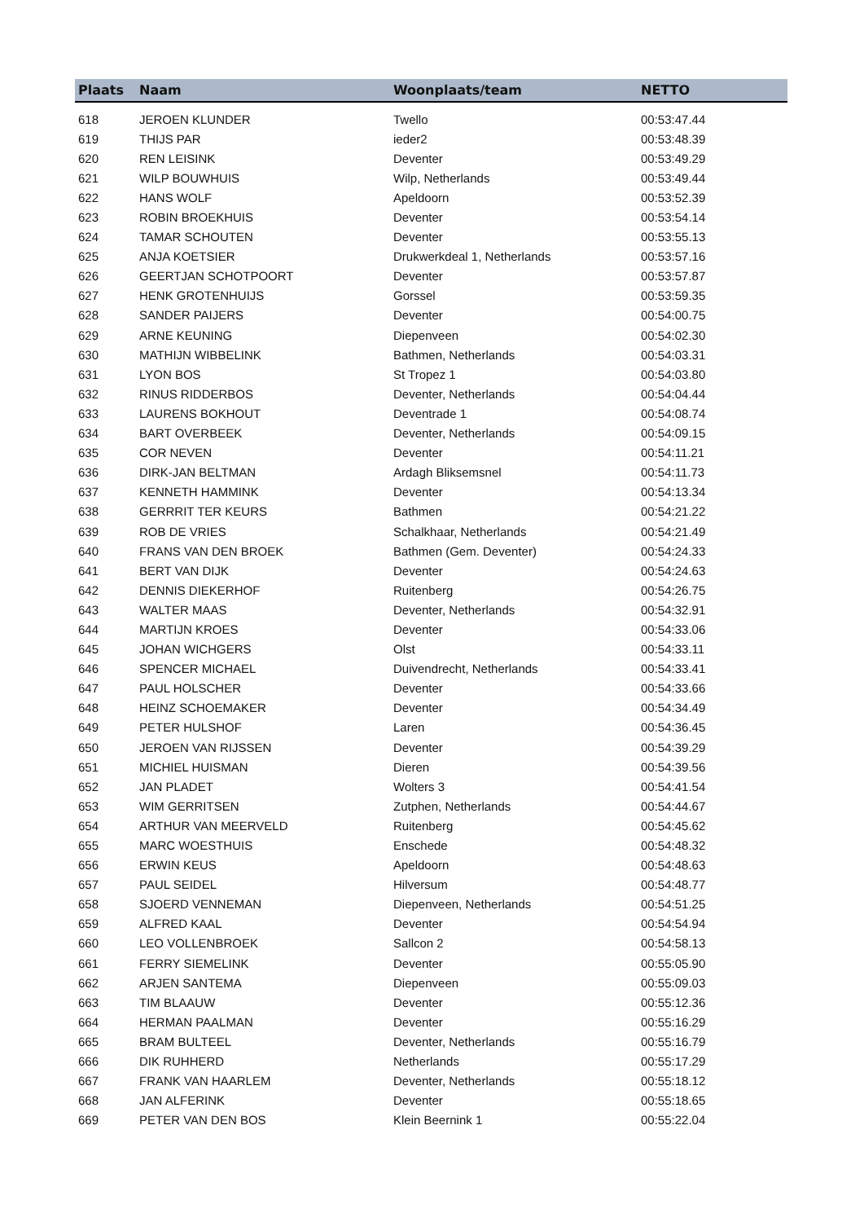| Plaats | Naam | Woonplaats/team | NETTO |
| --- | --- | --- | --- |
| 618 | JEROEN KLUNDER | Twello | 00:53:47.44 |
| 619 | THIJS PAR | ieder2 | 00:53:48.39 |
| 620 | REN LEISINK | Deventer | 00:53:49.29 |
| 621 | WILP BOUWHUIS | Wilp, Netherlands | 00:53:49.44 |
| 622 | HANS WOLF | Apeldoorn | 00:53:52.39 |
| 623 | ROBIN BROEKHUIS | Deventer | 00:53:54.14 |
| 624 | TAMAR SCHOUTEN | Deventer | 00:53:55.13 |
| 625 | ANJA KOETSIER | Drukwerkdeal 1, Netherlands | 00:53:57.16 |
| 626 | GEERTJAN SCHOTPOORT | Deventer | 00:53:57.87 |
| 627 | HENK GROTENHUIJS | Gorssel | 00:53:59.35 |
| 628 | SANDER PAIJERS | Deventer | 00:54:00.75 |
| 629 | ARNE KEUNING | Diepenveen | 00:54:02.30 |
| 630 | MATHIJN WIBBELINK | Bathmen, Netherlands | 00:54:03.31 |
| 631 | LYON BOS | St Tropez 1 | 00:54:03.80 |
| 632 | RINUS RIDDERBOS | Deventer, Netherlands | 00:54:04.44 |
| 633 | LAURENS BOKHOUT | Deventrade 1 | 00:54:08.74 |
| 634 | BART OVERBEEK | Deventer, Netherlands | 00:54:09.15 |
| 635 | COR NEVEN | Deventer | 00:54:11.21 |
| 636 | DIRK-JAN BELTMAN | Ardagh Bliksemsnel | 00:54:11.73 |
| 637 | KENNETH HAMMINK | Deventer | 00:54:13.34 |
| 638 | GERRRIT TER KEURS | Bathmen | 00:54:21.22 |
| 639 | ROB DE VRIES | Schalkhaar, Netherlands | 00:54:21.49 |
| 640 | FRANS VAN DEN BROEK | Bathmen (Gem. Deventer) | 00:54:24.33 |
| 641 | BERT VAN DIJK | Deventer | 00:54:24.63 |
| 642 | DENNIS DIEKERHOF | Ruitenberg | 00:54:26.75 |
| 643 | WALTER MAAS | Deventer, Netherlands | 00:54:32.91 |
| 644 | MARTIJN KROES | Deventer | 00:54:33.06 |
| 645 | JOHAN WICHGERS | Olst | 00:54:33.11 |
| 646 | SPENCER MICHAEL | Duivendrecht, Netherlands | 00:54:33.41 |
| 647 | PAUL HOLSCHER | Deventer | 00:54:33.66 |
| 648 | HEINZ SCHOEMAKER | Deventer | 00:54:34.49 |
| 649 | PETER HULSHOF | Laren | 00:54:36.45 |
| 650 | JEROEN VAN RIJSSEN | Deventer | 00:54:39.29 |
| 651 | MICHIEL HUISMAN | Dieren | 00:54:39.56 |
| 652 | JAN PLADET | Wolters 3 | 00:54:41.54 |
| 653 | WIM GERRITSEN | Zutphen, Netherlands | 00:54:44.67 |
| 654 | ARTHUR VAN MEERVELD | Ruitenberg | 00:54:45.62 |
| 655 | MARC WOESTHUIS | Enschede | 00:54:48.32 |
| 656 | ERWIN KEUS | Apeldoorn | 00:54:48.63 |
| 657 | PAUL SEIDEL | Hilversum | 00:54:48.77 |
| 658 | SJOERD VENNEMAN | Diepenveen, Netherlands | 00:54:51.25 |
| 659 | ALFRED KAAL | Deventer | 00:54:54.94 |
| 660 | LEO VOLLENBROEK | Sallcon 2 | 00:54:58.13 |
| 661 | FERRY SIEMELINK | Deventer | 00:55:05.90 |
| 662 | ARJEN SANTEMA | Diepenveen | 00:55:09.03 |
| 663 | TIM BLAAUW | Deventer | 00:55:12.36 |
| 664 | HERMAN PAALMAN | Deventer | 00:55:16.29 |
| 665 | BRAM BULTEEL | Deventer, Netherlands | 00:55:16.79 |
| 666 | DIK RUHHERD | Netherlands | 00:55:17.29 |
| 667 | FRANK VAN HAARLEM | Deventer, Netherlands | 00:55:18.12 |
| 668 | JAN ALFERINK | Deventer | 00:55:18.65 |
| 669 | PETER VAN DEN BOS | Klein Beernink 1 | 00:55:22.04 |